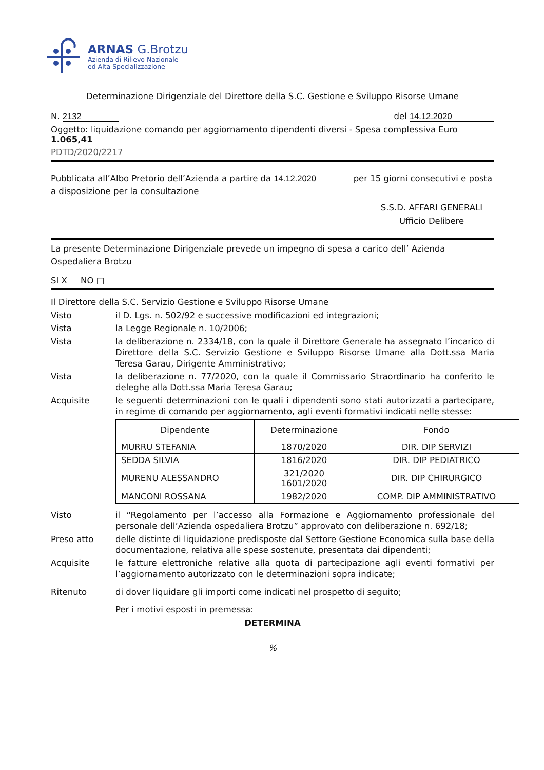ARNAS G.Brotzu
Azienda di Rilievo Nazionale
ed Alta Specializzazione
Determinazione Dirigenziale del Direttore della S.C. Gestione e Sviluppo Risorse Umane
N. 2132 del 14.12.2020
Oggetto: liquidazione comando per aggiornamento dipendenti diversi - Spesa complessiva Euro 1.065,41
PDTD/2020/2217
Pubblicata all’Albo Pretorio dell’Azienda a partire da 14.12.2020 per 15 giorni consecutivi e posta a disposizione per la consultazione
S.S.D. AFFARI GENERALI
Ufficio Delibere
La presente Determinazione Dirigenziale prevede un impegno di spesa a carico dell’ Azienda Ospedaliera Brotzu
SI X NO □
Il Direttore della S.C. Servizio Gestione e Sviluppo Risorse Umane
Visto il D. Lgs. n. 502/92 e successive modificazioni ed integrazioni;
Vista la Legge Regionale n. 10/2006;
Vista la deliberazione n. 2334/18, con la quale il Direttore Generale ha assegnato l’incarico di Direttore della S.C. Servizio Gestione e Sviluppo Risorse Umane alla Dott.ssa Maria Teresa Garau, Dirigente Amministrativo;
Vista la deliberazione n. 77/2020, con la quale il Commissario Straordinario ha conferito le deleghe alla Dott.ssa Maria Teresa Garau;
Acquisite le seguenti determinazioni con le quali i dipendenti sono stati autorizzati a partecipare, in regime di comando per aggiornamento, agli eventi formativi indicati nelle stesse:
| Dipendente | Determinazione | Fondo |
| --- | --- | --- |
| MURRU STEFANIA | 1870/2020 | DIR. DIP SERVIZI |
| SEDDA SILVIA | 1816/2020 | DIR. DIP PEDIATRICO |
| MURENU ALESSANDRO | 321/2020 1601/2020 | DIR. DIP CHIRURGICO |
| MANCONI ROSSANA | 1982/2020 | COMP. DIP AMMINISTRATIVO |
Visto il “Regolamento per l’accesso alla Formazione e Aggiornamento professionale del personale dell’Azienda ospedaliera Brotzu” approvato con deliberazione n. 692/18;
Preso atto delle distinte di liquidazione predisposte dal Settore Gestione Economica sulla base della documentazione, relativa alle spese sostenute, presentata dai dipendenti;
Acquisite le fatture elettroniche relative alla quota di partecipazione agli eventi formativi per l’aggiornamento autorizzato con le determinazioni sopra indicate;
Ritenuto di dover liquidare gli importi come indicati nel prospetto di seguito;
Per i motivi esposti in premessa:
DETERMINA
%